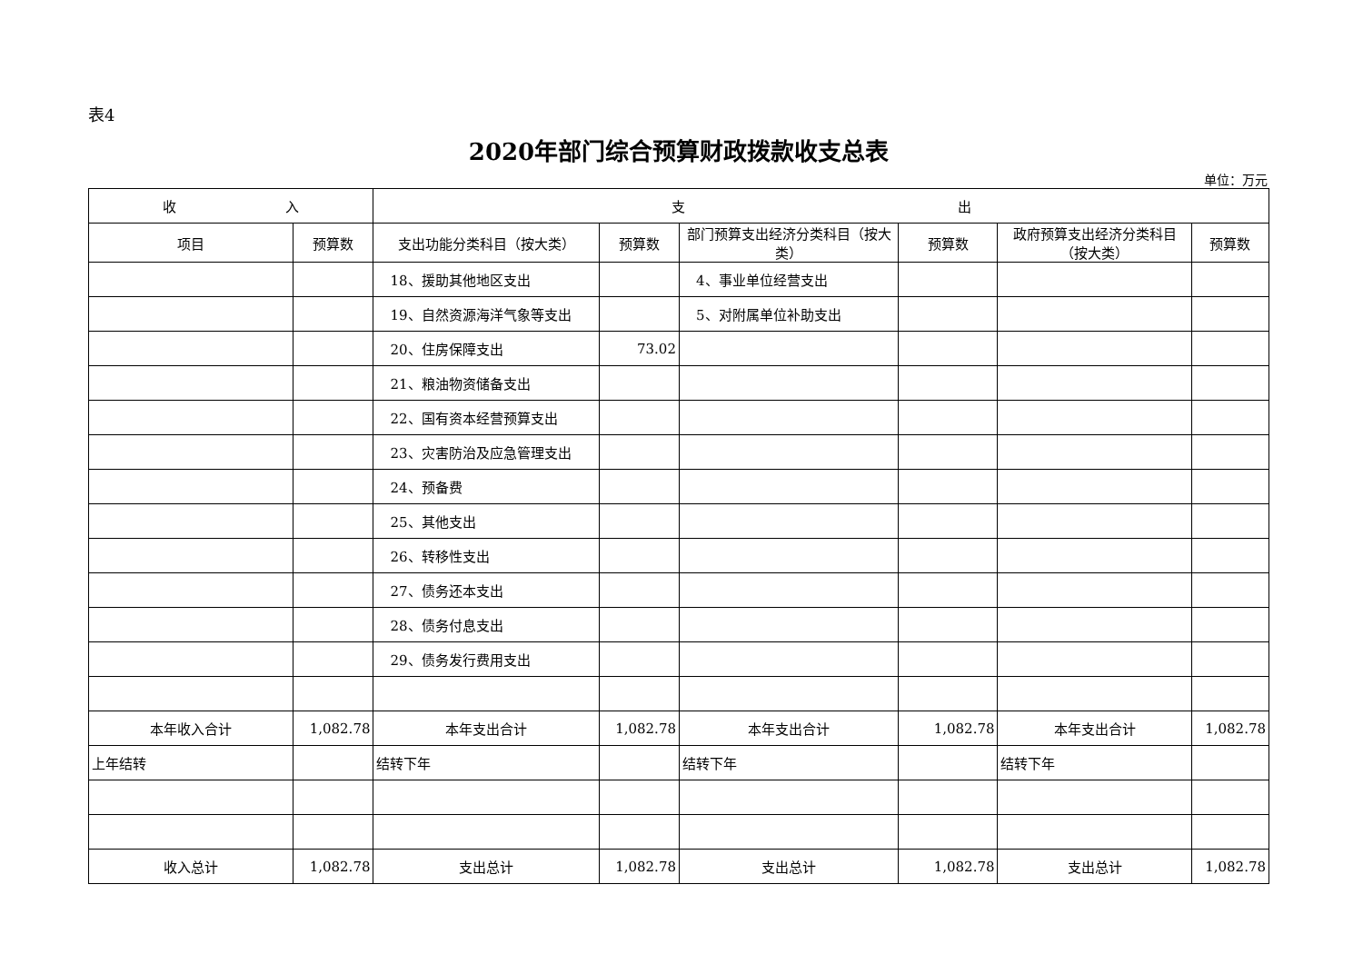表4
2020年部门综合预算财政拨款收支总表
单位：万元
| 收 入 | | 支 出 | | | | | |
| --- | --- | --- | --- | --- | --- | --- | --- |
| 项目 | 预算数 | 支出功能分类科目（按大类） | 预算数 | 部门预算支出经济分类科目（按大类） | 预算数 | 政府预算支出经济分类科目（按大类） | 预算数 |
| | | 18、援助其他地区支出 | | 4、事业单位经营支出 | | | |
| | | 19、自然资源海洋气象等支出 | | 5、对附属单位补助支出 | | | |
| | | 20、住房保障支出 | 73.02 | | | | |
| | | 21、粮油物资储备支出 | | | | | |
| | | 22、国有资本经营预算支出 | | | | | |
| | | 23、灾害防治及应急管理支出 | | | | | |
| | | 24、预备费 | | | | | |
| | | 25、其他支出 | | | | | |
| | | 26、转移性支出 | | | | | |
| | | 27、债务还本支出 | | | | | |
| | | 28、债务付息支出 | | | | | |
| | | 29、债务发行费用支出 | | | | | |
| 本年收入合计 | 1,082.78 | 本年支出合计 | 1,082.78 | 本年支出合计 | 1,082.78 | 本年支出合计 | 1,082.78 |
| 上年结转 | | 结转下年 | | 结转下年 | | 结转下年 | |
| 收入总计 | 1,082.78 | 支出总计 | 1,082.78 | 支出总计 | 1,082.78 | 支出总计 | 1,082.78 |